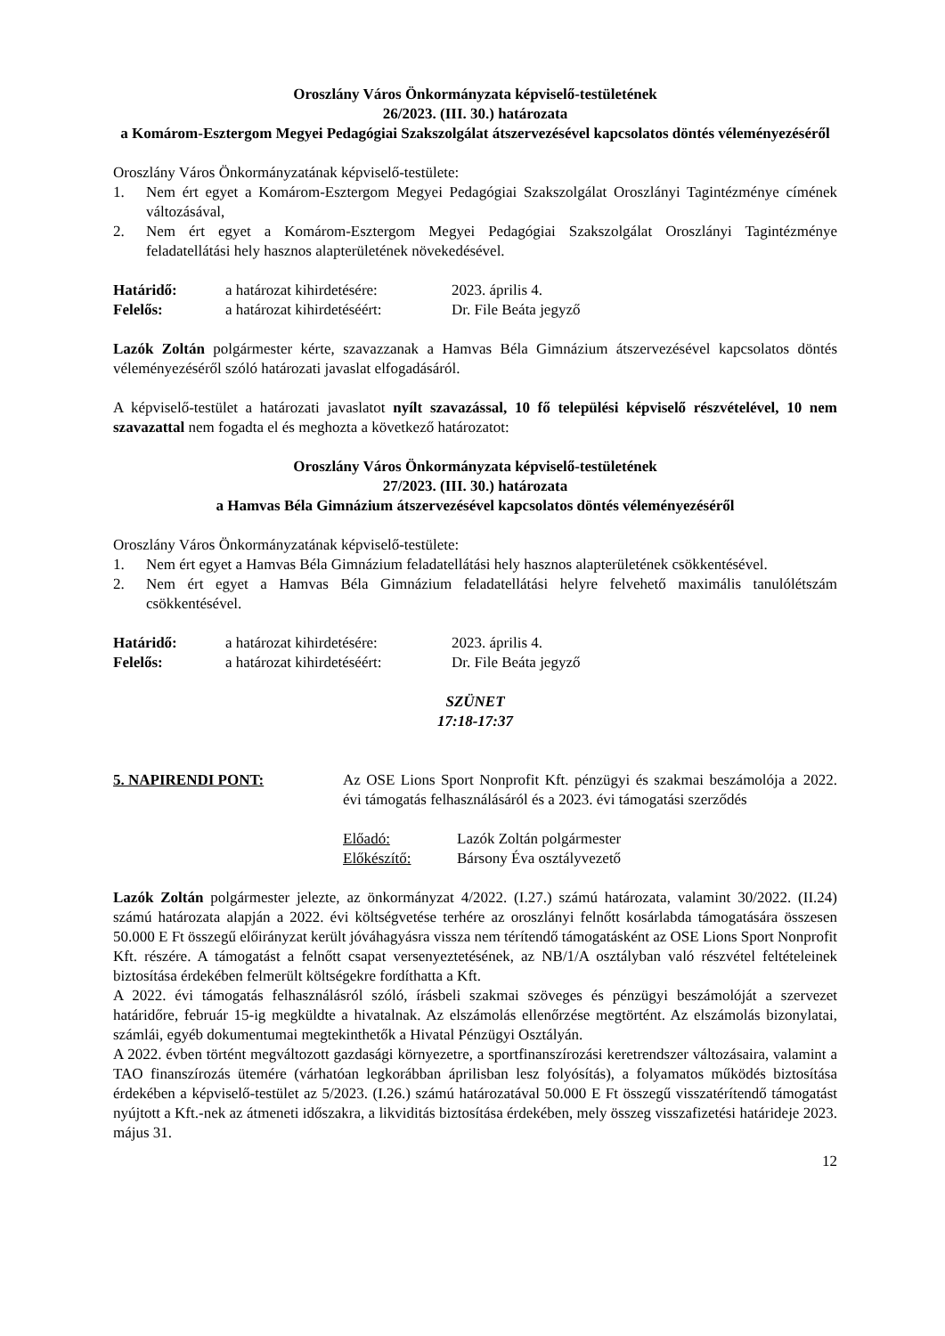Oroszlány Város Önkormányzata képviselő-testületének
26/2023. (III. 30.) határozata
a Komárom-Esztergom Megyei Pedagógiai Szakszolgálat átszervezésével kapcsolatos döntés véleményezéséről
Oroszlány Város Önkormányzatának képviselő-testülete:
1. Nem ért egyet a Komárom-Esztergom Megyei Pedagógiai Szakszolgálat Oroszlányi Tagintézménye címének változásával,
2. Nem ért egyet a Komárom-Esztergom Megyei Pedagógiai Szakszolgálat Oroszlányi Tagintézménye feladatellátási hely hasznos alapterületének növekedésével.
Határidő: a határozat kihirdetésére: 2023. április 4.
Felelős: a határozat kihirdetéséért: Dr. File Beáta jegyző
Lazók Zoltán polgármester kérte, szavazzanak a Hamvas Béla Gimnázium átszervezésével kapcsolatos döntés véleményezéséről szóló határozati javaslat elfogadásáról.
A képviselő-testület a határozati javaslatot nyílt szavazással, 10 fő települési képviselő részvételével, 10 nem szavazattal nem fogadta el és meghozta a következő határozatot:
Oroszlány Város Önkormányzata képviselő-testületének
27/2023. (III. 30.) határozata
a Hamvas Béla Gimnázium átszervezésével kapcsolatos döntés véleményezéséről
Oroszlány Város Önkormányzatának képviselő-testülete:
1. Nem ért egyet a Hamvas Béla Gimnázium feladatellátási hely hasznos alapterületének csökkentésével.
2. Nem ért egyet a Hamvas Béla Gimnázium feladatellátási helyre felvehető maximális tanulólétszám csökkentésével.
Határidő: a határozat kihirdetésére: 2023. április 4.
Felelős: a határozat kihirdetéséért: Dr. File Beáta jegyző
SZÜNET
17:18-17:37
5. NAPIRENDI PONT: Az OSE Lions Sport Nonprofit Kft. pénzügyi és szakmai beszámolója a 2022. évi támogatás felhasználásáról és a 2023. évi támogatási szerződés
Előadó: Lazók Zoltán polgármester
Előkészítő: Bársony Éva osztályvezető
Lazók Zoltán polgármester jelezte, az önkormányzat 4/2022. (I.27.) számú határozata, valamint 30/2022. (II.24) számú határozata alapján a 2022. évi költségvetése terhére az oroszlányi felnőtt kosárlabda támogatására összesen 50.000 E Ft összegű előirányzat került jóváhagyásra vissza nem térítendő támogatásként az OSE Lions Sport Nonprofit Kft. részére. A támogatást a felnőtt csapat versenyeztetésének, az NB/1/A osztályban való részvétel feltételeinek biztosítása érdekében felmerült költségekre fordíthatta a Kft.
A 2022. évi támogatás felhasználásról szóló, írásbeli szakmai szöveges és pénzügyi beszámolóját a szervezet határidőre, február 15-ig megküldte a hivatalnak. Az elszámolás ellenőrzése megtörtént. Az elszámolás bizonylatai, számlái, egyéb dokumentumai megtekinthetők a Hivatal Pénzügyi Osztályán.
A 2022. évben történt megváltozott gazdasági környezetre, a sportfinanszírozási keretrendszer változásaira, valamint a TAO finanszírozás ütemére (várhatóan legkorábban áprilisban lesz folyósítás), a folyamatos működés biztosítása érdekében a képviselő-testület az 5/2023. (I.26.) számú határozatával 50.000 E Ft összegű visszatérítendő támogatást nyújtott a Kft.-nek az átmeneti időszakra, a likviditás biztosítása érdekében, mely összeg visszafizetési határideje 2023. május 31.
12